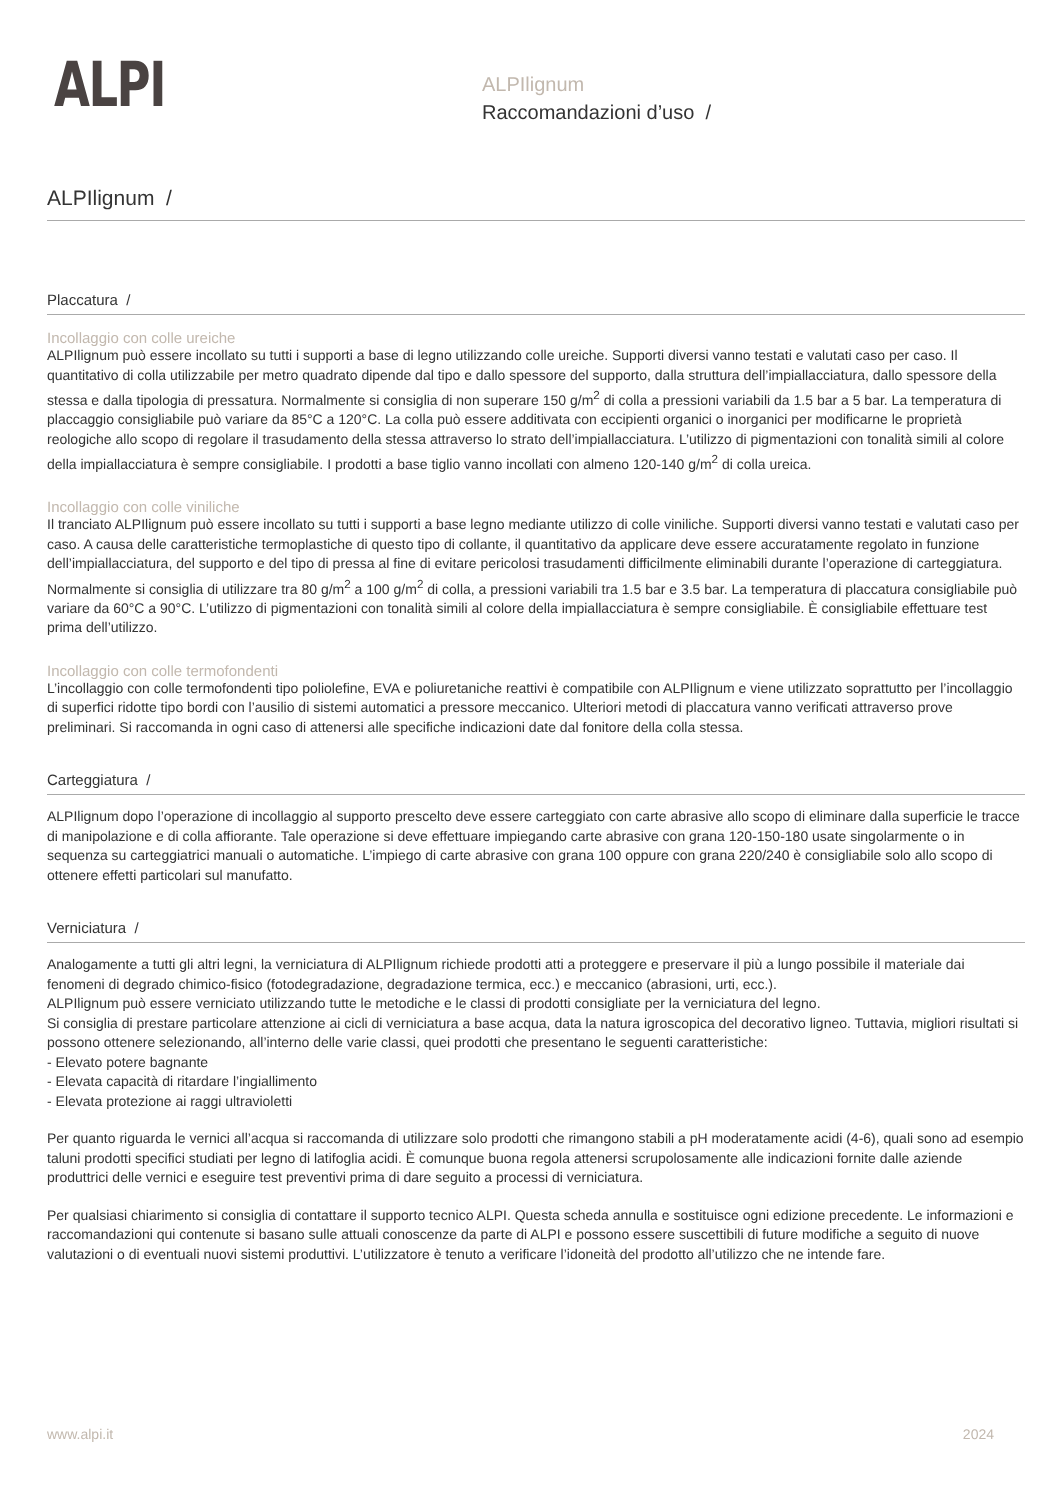ALPI
ALPIlignum
Raccomandazioni d’uso /
ALPIlignum /
Placcatura /
Incollaggio con colle ureiche
ALPIlignum può essere incollato su tutti i supporti a base di legno utilizzando colle ureiche. Supporti diversi vanno testati e valutati caso per caso. Il quantitativo di colla utilizzabile per metro quadrato dipende dal tipo e dallo spessore del supporto, dalla struttura dell’impiallacciatura, dallo spessore della stessa e dalla tipologia di pressatura. Normalmente si consiglia di non superare 150 g/m<sup>2</sup> di colla a pressioni variabili da 1.5 bar a 5 bar. La temperatura di placcaggio consigliabile può variare da 85°C a 120°C. La colla può essere additivata con eccipienti organici o inorganici per modificarne le proprietà reologiche allo scopo di regolare il trasudamento della stessa attraverso lo strato dell’impiallacciatura. L’utilizzo di pigmentazioni con tonalità simili al colore della impiallacciatura è sempre consigliabile. I prodotti a base tiglio vanno incollati con almeno 120-140 g/m<sup>2</sup> di colla ureica.
Incollaggio con colle viniliche
Il tranciato ALPIlignum può essere incollato su tutti i supporti a base legno mediante utilizzo di colle viniliche. Supporti diversi vanno testati e valutati caso per caso. A causa delle caratteristiche termoplastiche di questo tipo di collante, il quantitativo da applicare deve essere accuratamente regolato in funzione dell’impiallacciatura, del supporto e del tipo di pressa al fine di evitare pericolosi trasudamenti difficilmente eliminabili durante l’operazione di carteggiatura. Normalmente si consiglia di utilizzare tra 80 g/m<sup>2</sup> a 100 g/m<sup>2</sup> di colla, a pressioni variabili tra 1.5 bar e 3.5 bar. La temperatura di placcatura consigliabile può variare da 60°C a 90°C. L’utilizzo di pigmentazioni con tonalità simili al colore della impiallacciatura è sempre consigliabile. È consigliabile effettuare test prima dell’utilizzo.
Incollaggio con colle termofondenti
L’incollaggio con colle termofondenti tipo poliolefine, EVA e poliuretaniche reattivi è compatibile con ALPIlignum e viene utilizzato soprattutto per l’incollaggio di superfici ridotte tipo bordi con l’ausilio di sistemi automatici a pressore meccanico. Ulteriori metodi di placcatura vanno verificati attraverso prove preliminari. Si raccomanda in ogni caso di attenersi alle specifiche indicazioni date dal fonitore della colla stessa.
Carteggiatura /
ALPIlignum dopo l’operazione di incollaggio al supporto prescelto deve essere carteggiato con carte abrasive allo scopo di eliminare dalla superficie le tracce di manipolazione e di colla affiorante. Tale operazione si deve effettuare impiegando carte abrasive con grana 120-150-180 usate singolarmente o in sequenza su carteggiatrici manuali o automatiche. L’impiego di carte abrasive con grana 100 oppure con grana 220/240 è consigliabile solo allo scopo di ottenere effetti particolari sul manufatto.
Verniciatura /
Analogamente a tutti gli altri legni, la verniciatura di ALPIlignum richiede prodotti atti a proteggere e preservare il più a lungo possibile il materiale dai fenomeni di degrado chimico-fisico (fotodegradazione, degradazione termica, ecc.) e meccanico (abrasioni, urti, ecc.).
ALPIlignum può essere verniciato utilizzando tutte le metodiche e le classi di prodotti consigliate per la verniciatura del legno.
Si consiglia di prestare particolare attenzione ai cicli di verniciatura a base acqua, data la natura igroscopica del decorativo ligneo. Tuttavia, migliori risultati si possono ottenere selezionando, all’interno delle varie classi, quei prodotti che presentano le seguenti caratteristiche:
- Elevato potere bagnante
- Elevata capacità di ritardare l’ingiallimento
- Elevata protezione ai raggi ultravioletti
Per quanto riguarda le vernici all’acqua si raccomanda di utilizzare solo prodotti che rimangono stabili a pH moderatamente acidi (4-6), quali sono ad esempio taluni prodotti specifici studiati per legno di latifoglia acidi. È comunque buona regola attenersi scrupolosamente alle indicazioni fornite dalle aziende produttrici delle vernici e eseguire test preventivi prima di dare seguito a processi di verniciatura.
Per qualsiasi chiarimento si consiglia di contattare il supporto tecnico ALPI. Questa scheda annulla e sostituisce ogni edizione precedente. Le informazioni e raccomandazioni qui contenute si basano sulle attuali conoscenze da parte di ALPI e possono essere suscettibili di future modifiche a seguito di nuove valutazioni o di eventuali nuovi sistemi produttivi. L’utilizzatore è tenuto a verificare l’idoneità del prodotto all’utilizzo che ne intende fare.
www.alpi.it 2024